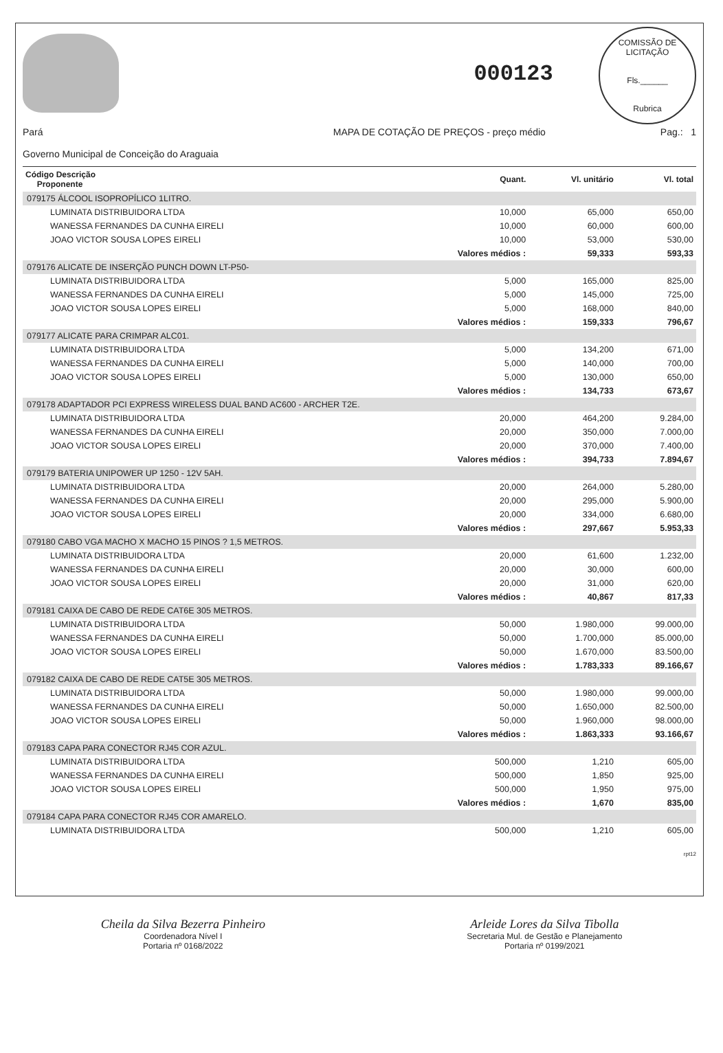000123
COMISSÃO DE LICITAÇÃO
Fls.______
Rubrica
Pará
Governo Municipal de Conceição do Araguaia
MAPA DE COTAÇÃO DE PREÇOS - preço médio
Pag.: 1
| Código Descrição Proponente | Quant. | Vl. unitário | Vl. total |
| --- | --- | --- | --- |
| 079175 ÁLCOOL ISOPROPÍLICO 1LITRO. | | | |
| LUMINATA DISTRIBUIDORA LTDA | 10,000 | 65,000 | 650,00 |
| WANESSA FERNANDES DA CUNHA EIRELI | 10,000 | 60,000 | 600,00 |
| JOAO VICTOR SOUSA LOPES EIRELI | 10,000 | 53,000 | 530,00 |
| | Valores médios : | 59,333 | 593,33 |
| 079176 ALICATE DE INSERÇÃO PUNCH DOWN LT-P50- | | | |
| LUMINATA DISTRIBUIDORA LTDA | 5,000 | 165,000 | 825,00 |
| WANESSA FERNANDES DA CUNHA EIRELI | 5,000 | 145,000 | 725,00 |
| JOAO VICTOR SOUSA LOPES EIRELI | 5,000 | 168,000 | 840,00 |
| | Valores médios : | 159,333 | 796,67 |
| 079177 ALICATE PARA CRIMPAR ALC01. | | | |
| LUMINATA DISTRIBUIDORA LTDA | 5,000 | 134,200 | 671,00 |
| WANESSA FERNANDES DA CUNHA EIRELI | 5,000 | 140,000 | 700,00 |
| JOAO VICTOR SOUSA LOPES EIRELI | 5,000 | 130,000 | 650,00 |
| | Valores médios : | 134,733 | 673,67 |
| 079178 ADAPTADOR PCI EXPRESS WIRELESS DUAL BAND AC600 - ARCHER T2E. | | | |
| LUMINATA DISTRIBUIDORA LTDA | 20,000 | 464,200 | 9.284,00 |
| WANESSA FERNANDES DA CUNHA EIRELI | 20,000 | 350,000 | 7.000,00 |
| JOAO VICTOR SOUSA LOPES EIRELI | 20,000 | 370,000 | 7.400,00 |
| | Valores médios : | 394,733 | 7.894,67 |
| 079179 BATERIA UNIPOWER UP 1250 - 12V 5AH. | | | |
| LUMINATA DISTRIBUIDORA LTDA | 20,000 | 264,000 | 5.280,00 |
| WANESSA FERNANDES DA CUNHA EIRELI | 20,000 | 295,000 | 5.900,00 |
| JOAO VICTOR SOUSA LOPES EIRELI | 20,000 | 334,000 | 6.680,00 |
| | Valores médios : | 297,667 | 5.953,33 |
| 079180 CABO VGA MACHO X MACHO 15 PINOS ? 1,5 METROS. | | | |
| LUMINATA DISTRIBUIDORA LTDA | 20,000 | 61,600 | 1.232,00 |
| WANESSA FERNANDES DA CUNHA EIRELI | 20,000 | 30,000 | 600,00 |
| JOAO VICTOR SOUSA LOPES EIRELI | 20,000 | 31,000 | 620,00 |
| | Valores médios : | 40,867 | 817,33 |
| 079181 CAIXA DE CABO DE REDE CAT6E 305 METROS. | | | |
| LUMINATA DISTRIBUIDORA LTDA | 50,000 | 1.980,000 | 99.000,00 |
| WANESSA FERNANDES DA CUNHA EIRELI | 50,000 | 1.700,000 | 85.000,00 |
| JOAO VICTOR SOUSA LOPES EIRELI | 50,000 | 1.670,000 | 83.500,00 |
| | Valores médios : | 1.783,333 | 89.166,67 |
| 079182 CAIXA DE CABO DE REDE CAT5E 305 METROS. | | | |
| LUMINATA DISTRIBUIDORA LTDA | 50,000 | 1.980,000 | 99.000,00 |
| WANESSA FERNANDES DA CUNHA EIRELI | 50,000 | 1.650,000 | 82.500,00 |
| JOAO VICTOR SOUSA LOPES EIRELI | 50,000 | 1.960,000 | 98.000,00 |
| | Valores médios : | 1.863,333 | 93.166,67 |
| 079183 CAPA PARA CONECTOR RJ45 COR AZUL. | | | |
| LUMINATA DISTRIBUIDORA LTDA | 500,000 | 1,210 | 605,00 |
| WANESSA FERNANDES DA CUNHA EIRELI | 500,000 | 1,850 | 925,00 |
| JOAO VICTOR SOUSA LOPES EIRELI | 500,000 | 1,950 | 975,00 |
| | Valores médios : | 1,670 | 835,00 |
| 079184 CAPA PARA CONECTOR RJ45 COR AMARELO. | | | |
| LUMINATA DISTRIBUIDORA LTDA | 500,000 | 1,210 | 605,00 |
rpt12
Cheila da Silva Bezerra Pinheiro
Coordenadora Nível I
Portaria nº 0168/2022
Arleide Lores da Silva Tibolla
Secretaria Mul. de Gestão e Planejamento
Portaria nº 0199/2021